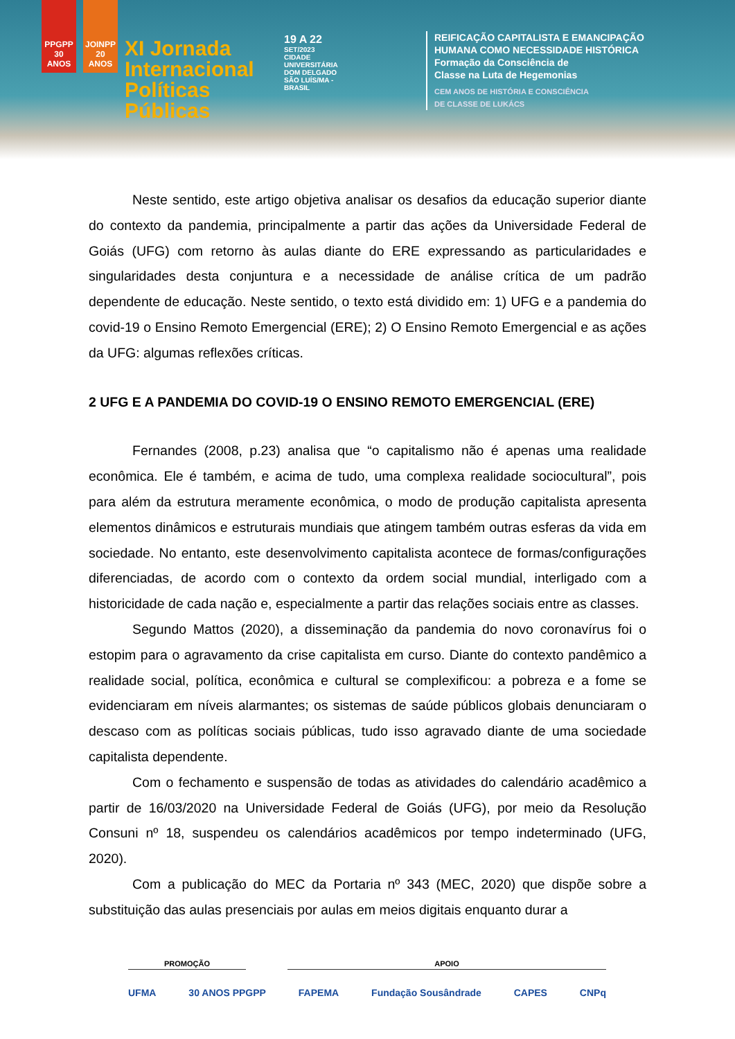PPGPP 30 ANOS
JOINPP 20 ANOS
XI Jornada Internacional Políticas Públicas
19 A 22
SET/2023
CIDADE UNIVERSITÁRIA DOM DELGADO SÃO LUÍS/MA - BRASIL
REIFICAÇÃO CAPITALISTA E EMANCIPAÇÃO
HUMANA COMO NECESSIDADE HISTÓRICA
Formação da Consciência de
Classe na Luta de Hegemonias
CEM ANOS DE HISTÓRIA E CONSCIÊNCIA
DE CLASSE DE LUKÁCS
Neste sentido, este artigo objetiva analisar os desafios da educação superior diante do contexto da pandemia, principalmente a partir das ações da Universidade Federal de Goiás (UFG) com retorno às aulas diante do ERE expressando as particularidades e singularidades desta conjuntura e a necessidade de análise crítica de um padrão dependente de educação. Neste sentido, o texto está dividido em: 1) UFG e a pandemia do covid-19 o Ensino Remoto Emergencial (ERE); 2) O Ensino Remoto Emergencial e as ações da UFG: algumas reflexões críticas.
2 UFG E A PANDEMIA DO COVID-19 O ENSINO REMOTO EMERGENCIAL (ERE)
Fernandes (2008, p.23) analisa que “o capitalismo não é apenas uma realidade econômica. Ele é também, e acima de tudo, uma complexa realidade sociocultural”, pois para além da estrutura meramente econômica, o modo de produção capitalista apresenta elementos dinâmicos e estruturais mundiais que atingem também outras esferas da vida em sociedade. No entanto, este desenvolvimento capitalista acontece de formas/configurações diferenciadas, de acordo com o contexto da ordem social mundial, interligado com a historicidade de cada nação e, especialmente a partir das relações sociais entre as classes.
Segundo Mattos (2020), a disseminação da pandemia do novo coronavírus foi o estopim para o agravamento da crise capitalista em curso. Diante do contexto pandêmico a realidade social, política, econômica e cultural se complexificou: a pobreza e a fome se evidenciaram em níveis alarmantes; os sistemas de saúde públicos globais denunciaram o descaso com as políticas sociais públicas, tudo isso agravado diante de uma sociedade capitalista dependente.
Com o fechamento e suspensão de todas as atividades do calendário acadêmico a partir de 16/03/2020 na Universidade Federal de Goiás (UFG), por meio da Resolução Consuni nº 18, suspendeu os calendários acadêmicos por tempo indeterminado (UFG, 2020).
Com a publicação do MEC da Portaria nº 343 (MEC, 2020) que dispõe sobre a substituição das aulas presenciais por aulas em meios digitais enquanto durar a
PROMOÇÃO APOIO
UFMA 30 ANOS PPGPP FAPEMA Fundação Sousândrade CAPES CNPq